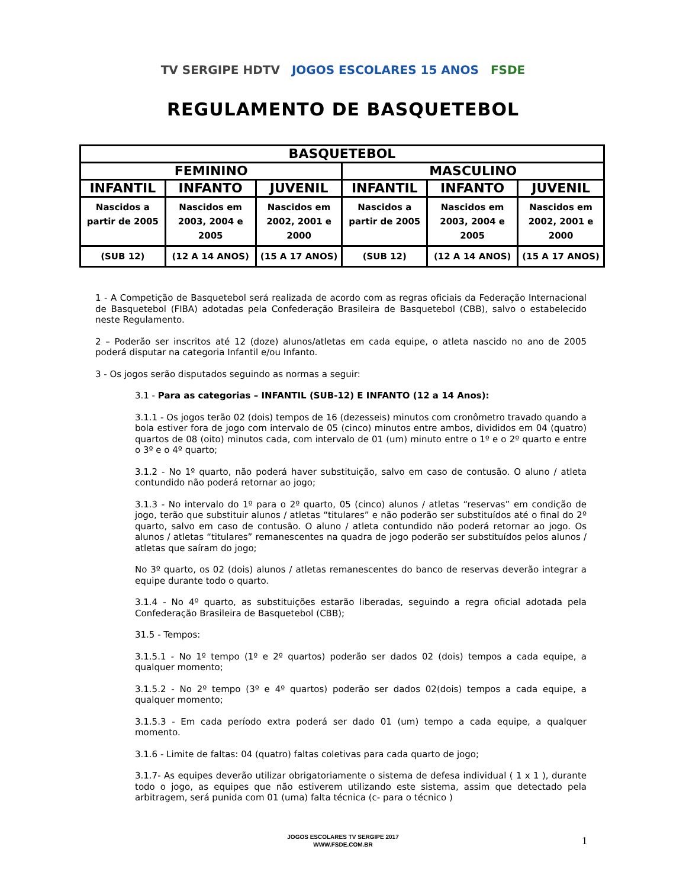TV SERGIPE HDTV JOGOS ESCOLARES 15 ANOS FSDE
REGULAMENTO DE BASQUETEBOL
| BASQUETEBOL | | | | | |
| --- | --- | --- | --- | --- | --- |
| FEMININO | | | MASCULINO | | |
| INFANTIL | INFANTO | JUVENIL | INFANTIL | INFANTO | JUVENIL |
| Nascidos a partir de 2005 | Nascidos em 2003, 2004 e 2005 | Nascidos em 2002, 2001 e 2000 | Nascidos a partir de 2005 | Nascidos em 2003, 2004 e 2005 | Nascidos em 2002, 2001 e 2000 |
| (SUB 12) | (12 A 14 ANOS) | (15 A 17 ANOS) | (SUB 12) | (12 A 14 ANOS) | (15 A 17 ANOS) |
1 - A Competição de Basquetebol será realizada de acordo com as regras oficiais da Federação Internacional de Basquetebol (FIBA) adotadas pela Confederação Brasileira de Basquetebol (CBB), salvo o estabelecido neste Regulamento.
2 – Poderão ser inscritos até 12 (doze) alunos/atletas em cada equipe, o atleta nascido no ano de 2005 poderá disputar na categoria Infantil e/ou Infanto.
3 - Os jogos serão disputados seguindo as normas a seguir:
3.1 - Para as categorias – INFANTIL (SUB-12) E INFANTO (12 a 14 Anos):
3.1.1 - Os jogos terão 02 (dois) tempos de 16 (dezesseis) minutos com cronômetro travado quando a bola estiver fora de jogo com intervalo de 05 (cinco) minutos entre ambos, divididos em 04 (quatro) quartos de 08 (oito) minutos cada, com intervalo de 01 (um) minuto entre o 1º e o 2º quarto e entre o 3º e o 4º quarto;
3.1.2 - No 1º quarto, não poderá haver substituição, salvo em caso de contusão. O aluno / atleta contundido não poderá retornar ao jogo;
3.1.3 - No intervalo do 1º para o 2º quarto, 05 (cinco) alunos / atletas “reservas” em condição de jogo, terão que substituir alunos / atletas “titulares” e não poderão ser substituídos até o final do 2º quarto, salvo em caso de contusão. O aluno / atleta contundido não poderá retornar ao jogo. Os alunos / atletas “titulares” remanescentes na quadra de jogo poderão ser substituídos pelos alunos / atletas que saíram do jogo;
No 3º quarto, os 02 (dois) alunos / atletas remanescentes do banco de reservas deverão integrar a equipe durante todo o quarto.
3.1.4 - No 4º quarto, as substituições estarão liberadas, seguindo a regra oficial adotada pela Confederação Brasileira de Basquetebol (CBB);
31.5 - Tempos:
3.1.5.1 - No 1º tempo (1º e 2º quartos) poderão ser dados 02 (dois) tempos a cada equipe, a qualquer momento;
3.1.5.2 - No 2º tempo (3º e 4º quartos) poderão ser dados 02(dois) tempos a cada equipe, a qualquer momento;
3.1.5.3 - Em cada período extra poderá ser dado 01 (um) tempo a cada equipe, a qualquer momento.
3.1.6 - Limite de faltas: 04 (quatro) faltas coletivas para cada quarto de jogo;
3.1.7- As equipes deverão utilizar obrigatoriamente o sistema de defesa individual ( 1 x 1 ), durante todo o jogo, as equipes que não estiverem utilizando este sistema, assim que detectado pela arbitragem, será punida com 01 (uma) falta técnica (c- para o técnico )
JOGOS ESCOLARES TV SERGIPE 2017
WWW.FSDE.COM.BR
1